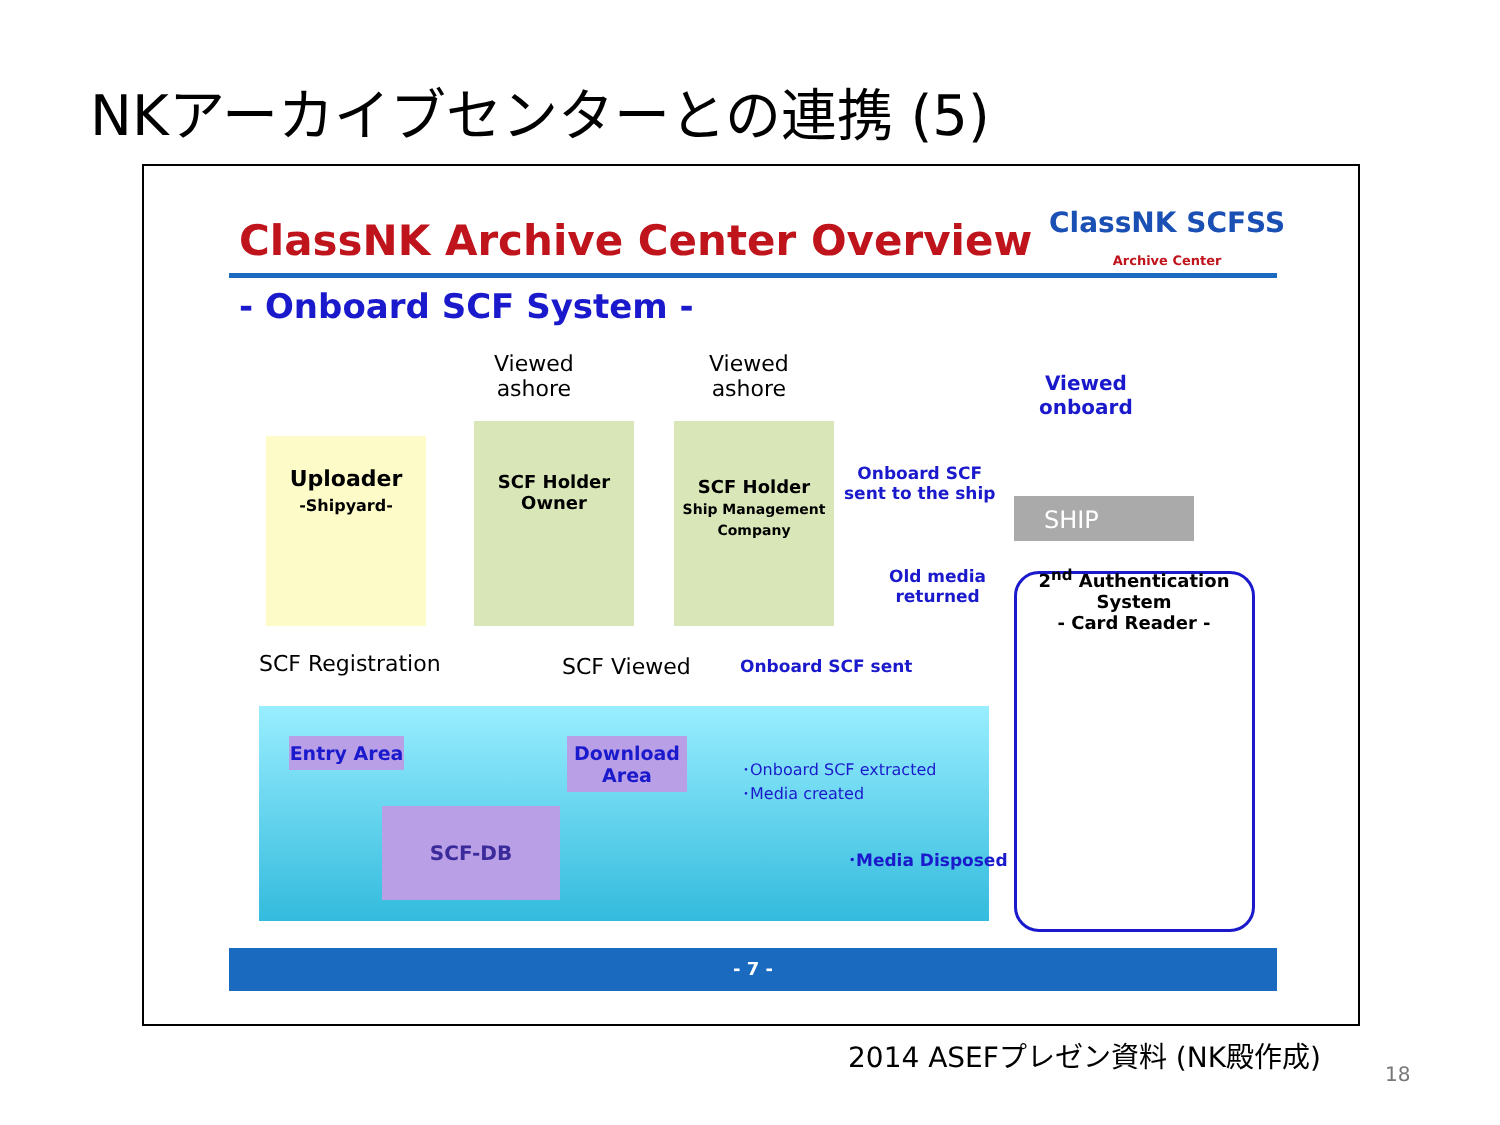NKアーカイブセンターとの連携 (5)
ClassNK Archive Center Overview
ClassNK SCFSS
Archive Center
- Onboard SCF System -
Uploader
-Shipyard-
SCF Holder
Owner
SCF Holder
Ship Management Company
Viewed
ashore
Viewed
ashore
Viewed
onboard
Onboard SCF
sent to the ship
SHIP
Old media
returned
2<sup>nd</sup> Authentication System
- Card Reader -
SCF Registration SCF Viewed Onboard SCF sent
Entry Area
Download Area
SCF-DB
･Onboard SCF extracted
･Media created
･Media Disposed
- 7 -
2014 ASEFプレゼン資料 (NK殿作成)
18